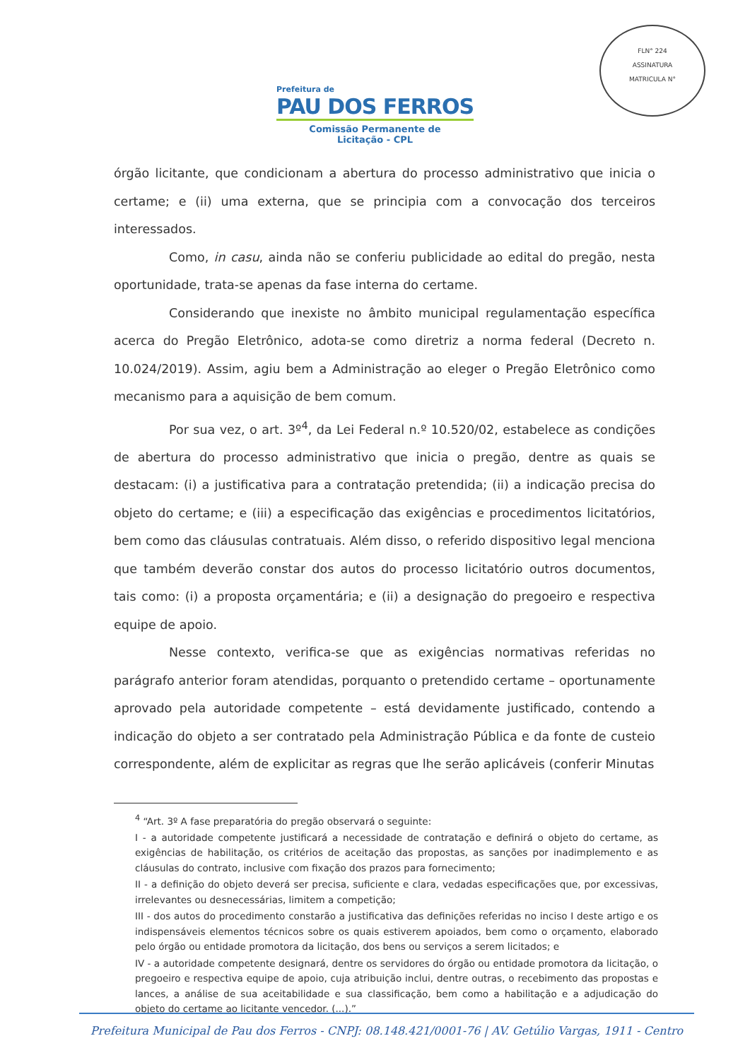FLN° 224
ASSINATURA
MATRICULA N°
Prefeitura de
PAU DOS FERROS
Comissão Permanente de
Licitação - CPL
órgão licitante, que condicionam a abertura do processo administrativo que inicia o certame; e (ii) uma externa, que se principia com a convocação dos terceiros interessados.
Como, in casu, ainda não se conferiu publicidade ao edital do pregão, nesta oportunidade, trata-se apenas da fase interna do certame.
Considerando que inexiste no âmbito municipal regulamentação específica acerca do Pregão Eletrônico, adota-se como diretriz a norma federal (Decreto n. 10.024/2019). Assim, agiu bem a Administração ao eleger o Pregão Eletrônico como mecanismo para a aquisição de bem comum.
Por sua vez, o art. 3º<sup>4</sup>, da Lei Federal n.º 10.520/02, estabelece as condições de abertura do processo administrativo que inicia o pregão, dentre as quais se destacam: (i) a justificativa para a contratação pretendida; (ii) a indicação precisa do objeto do certame; e (iii) a especificação das exigências e procedimentos licitatórios, bem como das cláusulas contratuais. Além disso, o referido dispositivo legal menciona que também deverão constar dos autos do processo licitatório outros documentos, tais como: (i) a proposta orçamentária; e (ii) a designação do pregoeiro e respectiva equipe de apoio.
Nesse contexto, verifica-se que as exigências normativas referidas no parágrafo anterior foram atendidas, porquanto o pretendido certame – oportunamente aprovado pela autoridade competente – está devidamente justificado, contendo a indicação do objeto a ser contratado pela Administração Pública e da fonte de custeio correspondente, além de explicitar as regras que lhe serão aplicáveis (conferir Minutas
<sup>4</sup> “Art. 3º A fase preparatória do pregão observará o seguinte:
I - a autoridade competente justificará a necessidade de contratação e definirá o objeto do certame, as exigências de habilitação, os critérios de aceitação das propostas, as sanções por inadimplemento e as cláusulas do contrato, inclusive com fixação dos prazos para fornecimento;
II - a definição do objeto deverá ser precisa, suficiente e clara, vedadas especificações que, por excessivas, irrelevantes ou desnecessárias, limitem a competição;
III - dos autos do procedimento constarão a justificativa das definições referidas no inciso I deste artigo e os indispensáveis elementos técnicos sobre os quais estiverem apoiados, bem como o orçamento, elaborado pelo órgão ou entidade promotora da licitação, dos bens ou serviços a serem licitados; e
IV - a autoridade competente designará, dentre os servidores do órgão ou entidade promotora da licitação, o pregoeiro e respectiva equipe de apoio, cuja atribuição inclui, dentre outras, o recebimento das propostas e lances, a análise de sua aceitabilidade e sua classificação, bem como a habilitação e a adjudicação do objeto do certame ao licitante vencedor. (...).”
Prefeitura Municipal de Pau dos Ferros - CNPJ: 08.148.421/0001-76 | AV. Getúlio Vargas, 1911 - Centro